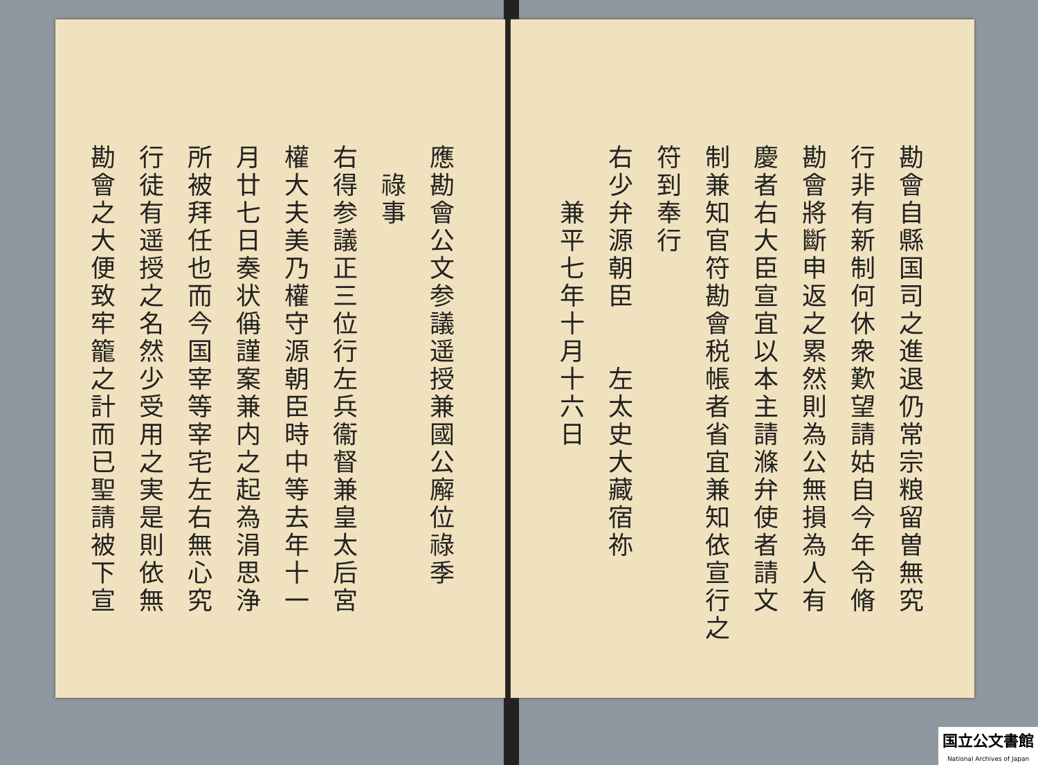勘會自縣国司之進退仍常宗粮留曽無究
行非有新制何休衆歎望請姑自今年令脩
勘會將斷申返之累然則為公無損為人有
慶者右大臣宣宜以本主請滌弁使者請文
制兼知官符勘會税帳者省宜兼知依宣行之
符到奉行
右少弁源朝臣　　左太史大藏宿祢
　　兼平七年十月十六日
應勘會公文参議遥授兼國公廨位祿季
　祿事
右得参議正三位行左兵衞督兼皇太后宮
權大夫美乃權守源朝臣時中等去年十一
月廿七日奏状偁謹案兼内之起為涓思浄
所被拜任也而今国宰等宰宅左右無心究
行徒有遥授之名然少受用之実是則依無
勘會之大便致牢籠之計而已聖請被下宣
国立公文書館
National Archives of Japan